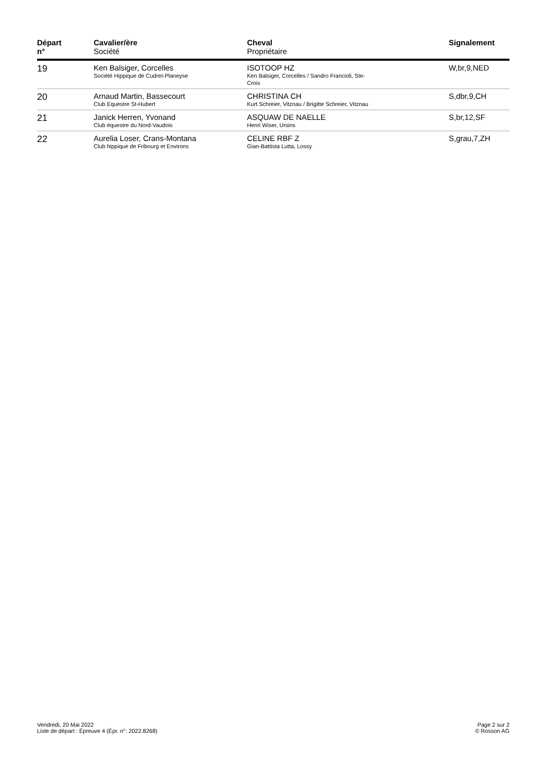| Départ n° | Cavalier/ère Société | Cheval Propriétaire | Signalement |
| --- | --- | --- | --- |
| 19 | Ken Balsiger, Corcelles Société Hippique de Cudret-Planeyse | ISOTOOP HZ Ken Balsiger, Corcelles / Sandro Francioli, Ste- Croix | W,br,9,NED |
| 20 | Arnaud Martin, Bassecourt Club Equestre St-Hubert | CHRISTINA CH Kurt Schreier, Vitznau / Brigitte Schreier, Vitznau | S,dbr,9,CH |
| 21 | Janick Herren, Yvonand Club équestre du Nord-Vaudois | ASQUAW DE NAELLE Henri Wiser, Ursins | S,br,12,SF |
| 22 | Aurelia Loser, Crans-Montana Club hippique de Fribourg et Environs | CELINE RBF Z Gian-Battista Lutta, Lossy | S,grau,7,ZH |
Vendredi, 20 Mai 2022
Liste de départ : Épreuve 4 (Épr. n°: 2022.8268)
Page 2 sur 2
© Rosson AG